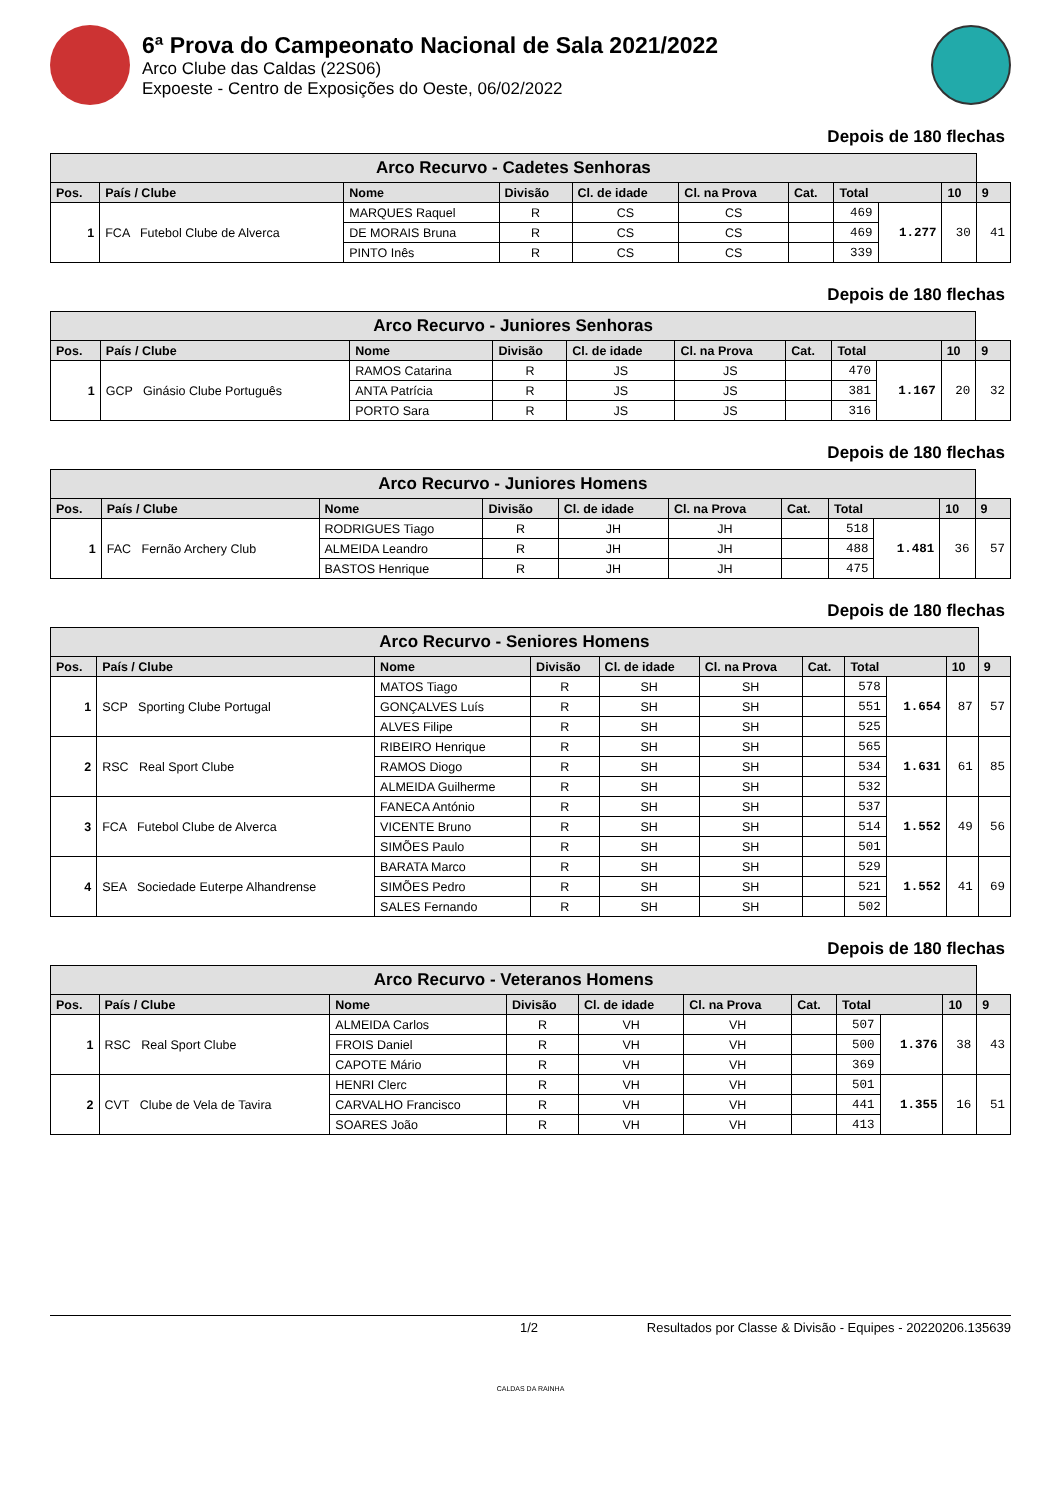6ª Prova do Campeonato Nacional de Sala 2021/2022
Arco Clube das Caldas (22S06)
Expoeste - Centro de Exposições do Oeste, 06/02/2022
Depois de 180 flechas
| Arco Recurvo - Cadetes Senhoras | | | | | | | | | | |
| --- | --- | --- | --- | --- | --- | --- | --- | --- | --- | --- |
| Pos. | País / Clube | Nome | Divisão | Cl. de idade | Cl. na Prova | Cat. | Total | | 10 | 9 |
| 1 | FCA Futebol Clube de Alverca | MARQUES Raquel | R | CS | CS | | 469 | 1.277 | 30 | 41 |
| | | DE MORAIS Bruna | R | CS | CS | | 469 | | | |
| | | PINTO Inês | R | CS | CS | | 339 | | | |
Depois de 180 flechas
| Arco Recurvo - Juniores Senhoras | | | | | | | | | | |
| --- | --- | --- | --- | --- | --- | --- | --- | --- | --- | --- |
| Pos. | País / Clube | Nome | Divisão | Cl. de idade | Cl. na Prova | Cat. | Total | | 10 | 9 |
| 1 | GCP Ginásio Clube Português | RAMOS Catarina | R | JS | JS | | 470 | 1.167 | 20 | 32 |
| | | ANTA Patrícia | R | JS | JS | | 381 | | | |
| | | PORTO Sara | R | JS | JS | | 316 | | | |
Depois de 180 flechas
| Arco Recurvo - Juniores Homens | | | | | | | | | | |
| --- | --- | --- | --- | --- | --- | --- | --- | --- | --- | --- |
| Pos. | País / Clube | Nome | Divisão | Cl. de idade | Cl. na Prova | Cat. | Total | | 10 | 9 |
| 1 | FAC Fernão Archery Club | RODRIGUES Tiago | R | JH | JH | | 518 | 1.481 | 36 | 57 |
| | | ALMEIDA Leandro | R | JH | JH | | 488 | | | |
| | | BASTOS Henrique | R | JH | JH | | 475 | | | |
Depois de 180 flechas
| Arco Recurvo - Seniores Homens | | | | | | | | | | |
| --- | --- | --- | --- | --- | --- | --- | --- | --- | --- | --- |
| Pos. | País / Clube | Nome | Divisão | Cl. de idade | Cl. na Prova | Cat. | Total | | 10 | 9 |
| 1 | SCP Sporting Clube Portugal | MATOS Tiago | R | SH | SH | | 578 | 1.654 | 87 | 57 |
| | | GONÇALVES Luís | R | SH | SH | | 551 | | | |
| | | ALVES Filipe | R | SH | SH | | 525 | | | |
| 2 | RSC Real Sport Clube | RIBEIRO Henrique | R | SH | SH | | 565 | 1.631 | 61 | 85 |
| | | RAMOS Diogo | R | SH | SH | | 534 | | | |
| | | ALMEIDA Guilherme | R | SH | SH | | 532 | | | |
| 3 | FCA Futebol Clube de Alverca | FANECA António | R | SH | SH | | 537 | 1.552 | 49 | 56 |
| | | VICENTE Bruno | R | SH | SH | | 514 | | | |
| | | SIMÕES Paulo | R | SH | SH | | 501 | | | |
| 4 | SEA Sociedade Euterpe Alhandrense | BARATA Marco | R | SH | SH | | 529 | 1.552 | 41 | 69 |
| | | SIMÕES Pedro | R | SH | SH | | 521 | | | |
| | | SALES Fernando | R | SH | SH | | 502 | | | |
Depois de 180 flechas
| Arco Recurvo - Veteranos Homens | | | | | | | | | | |
| --- | --- | --- | --- | --- | --- | --- | --- | --- | --- | --- |
| Pos. | País / Clube | Nome | Divisão | Cl. de idade | Cl. na Prova | Cat. | Total | | 10 | 9 |
| 1 | RSC Real Sport Clube | ALMEIDA Carlos | R | VH | VH | | 507 | 1.376 | 38 | 43 |
| | | FROIS Daniel | R | VH | VH | | 500 | | | |
| | | CAPOTE Mário | R | VH | VH | | 369 | | | |
| 2 | CVT Clube de Vela de Tavira | HENRI Clerc | R | VH | VH | | 501 | 1.355 | 16 | 51 |
| | | CARVALHO Francisco | R | VH | VH | | 441 | | | |
| | | SOARES João | R | VH | VH | | 413 | | | |
1/2 Resultados por Classe & Divisão - Equipes - 20220206.135639
CALDAS DA RAINHA